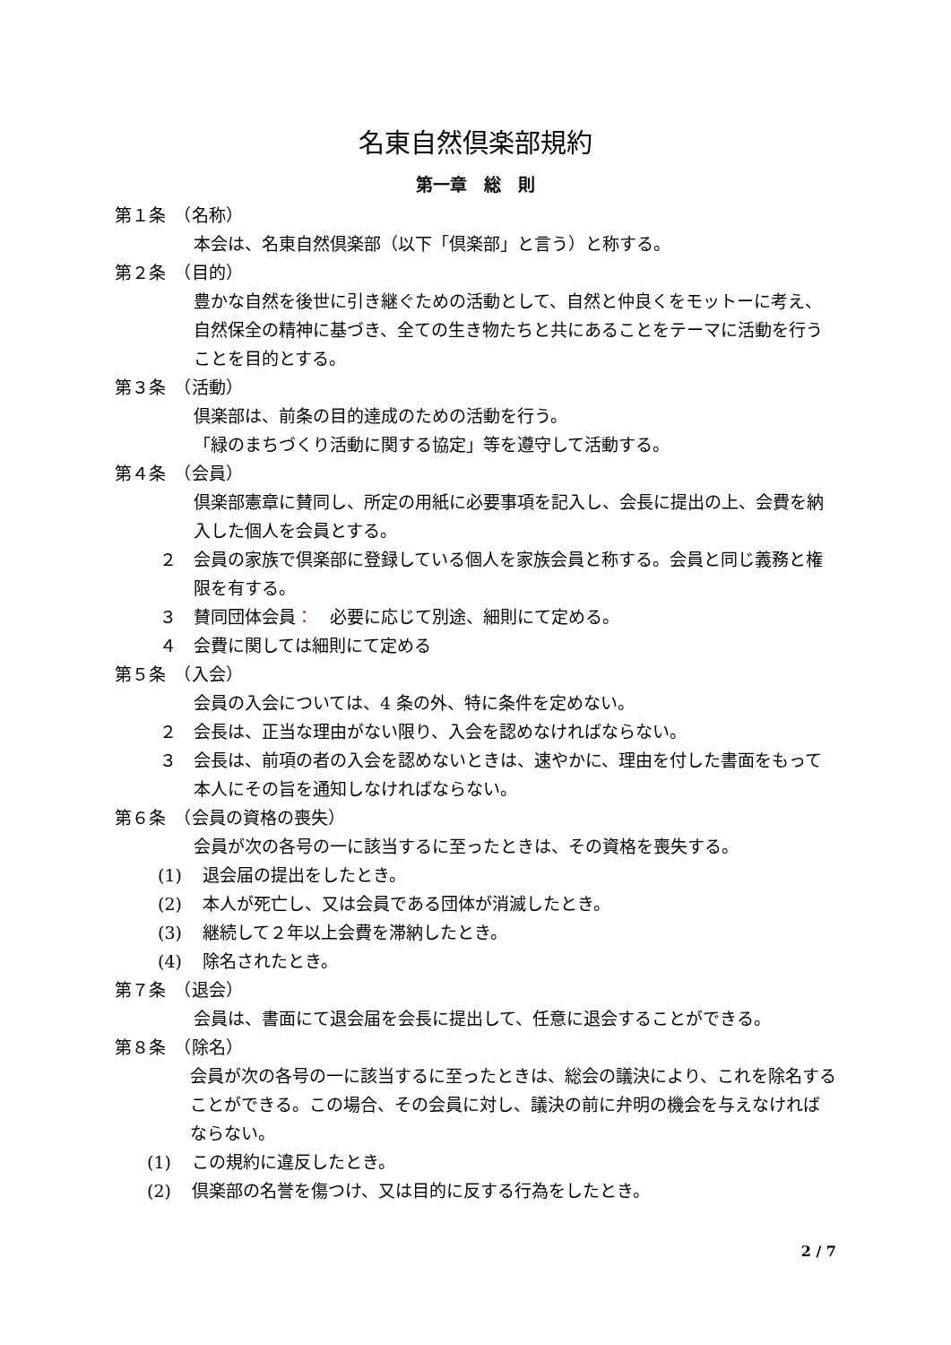名東自然倶楽部規約
第一章　総　則
第１条　（名称）
本会は、名東自然倶楽部（以下「倶楽部」と言う）と称する。
第２条　（目的）
豊かな自然を後世に引き継ぐための活動として、自然と仲良くをモットーに考え、自然保全の精神に基づき、全ての生き物たちと共にあることをテーマに活動を行うことを目的とする。
第３条　（活動）
倶楽部は、前条の目的達成のための活動を行う。
「緑のまちづくり活動に関する協定」等を遵守して活動する。
第４条　（会員）
倶楽部憲章に賛同し、所定の用紙に必要事項を記入し、会長に提出の上、会費を納入した個人を会員とする。
２ 会員の家族で倶楽部に登録している個人を家族会員と称する。会員と同じ義務と権限を有する。
３ 賛同団体会員：　必要に応じて別途、細則にて定める。
４ 会費に関しては細則にて定める
第５条　（入会）
会員の入会については、4 条の外、特に条件を定めない。
２ 会長は、正当な理由がない限り、入会を認めなければならない。
３ 会長は、前項の者の入会を認めないときは、速やかに、理由を付した書面をもって本人にその旨を通知しなければならない。
第６条　（会員の資格の喪失）
会員が次の各号の一に該当するに至ったときは、その資格を喪失する。
(1) 退会届の提出をしたとき。
(2) 本人が死亡し、又は会員である団体が消滅したとき。
(3) 継続して２年以上会費を滞納したとき。
(4) 除名されたとき。
第７条　（退会）
会員は、書面にて退会届を会長に提出して、任意に退会することができる。
第８条　（除名）
会員が次の各号の一に該当するに至ったときは、総会の議決により、これを除名することができる。この場合、その会員に対し、議決の前に弁明の機会を与えなければならない。
(1) この規約に違反したとき。
(2) 倶楽部の名誉を傷つけ、又は目的に反する行為をしたとき。
2 / 7